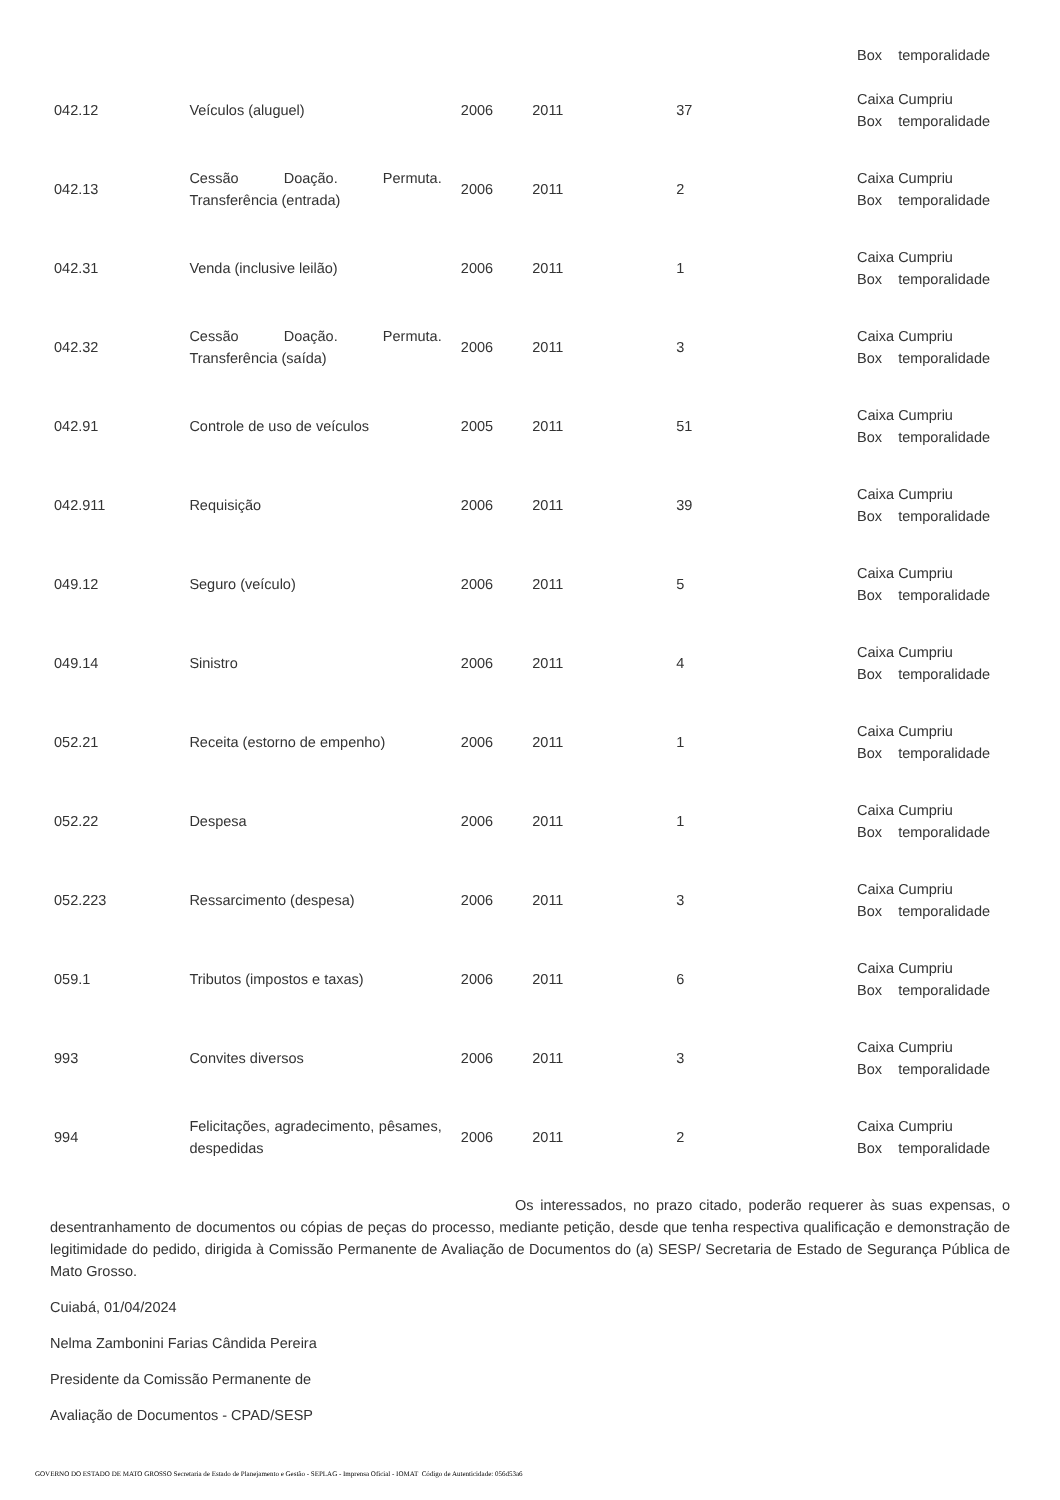| | | | | | Box temporalidade |
| 042.12 | Veículos (aluguel) | 2006 | 2011 | 37 | Caixa Cumpriu Box temporalidade |
| 042.13 | Cessão Doação. Permuta. Transferência (entrada) | 2006 | 2011 | 2 | Caixa Cumpriu Box temporalidade |
| 042.31 | Venda (inclusive leilão) | 2006 | 2011 | 1 | Caixa Cumpriu Box temporalidade |
| 042.32 | Cessão Doação. Permuta. Transferência (saída) | 2006 | 2011 | 3 | Caixa Cumpriu Box temporalidade |
| 042.91 | Controle de uso de veículos | 2005 | 2011 | 51 | Caixa Cumpriu Box temporalidade |
| 042.911 | Requisição | 2006 | 2011 | 39 | Caixa Cumpriu Box temporalidade |
| 049.12 | Seguro (veículo) | 2006 | 2011 | 5 | Caixa Cumpriu Box temporalidade |
| 049.14 | Sinistro | 2006 | 2011 | 4 | Caixa Cumpriu Box temporalidade |
| 052.21 | Receita (estorno de empenho) | 2006 | 2011 | 1 | Caixa Cumpriu Box temporalidade |
| 052.22 | Despesa | 2006 | 2011 | 1 | Caixa Cumpriu Box temporalidade |
| 052.223 | Ressarcimento (despesa) | 2006 | 2011 | 3 | Caixa Cumpriu Box temporalidade |
| 059.1 | Tributos (impostos e taxas) | 2006 | 2011 | 6 | Caixa Cumpriu Box temporalidade |
| 993 | Convites diversos | 2006 | 2011 | 3 | Caixa Cumpriu Box temporalidade |
| 994 | Felicitações, agradecimento, pêsames, despedidas | 2006 | 2011 | 2 | Caixa Cumpriu Box temporalidade |
Os interessados, no prazo citado, poderão requerer às suas expensas, o desentranhamento de documentos ou cópias de peças do processo, mediante petição, desde que tenha respectiva qualificação e demonstração de legitimidade do pedido, dirigida à Comissão Permanente de Avaliação de Documentos do (a) SESP/ Secretaria de Estado de Segurança Pública de Mato Grosso.
Cuiabá, 01/04/2024
Nelma Zambonini Farias Cândida Pereira
Presidente da Comissão Permanente de
Avaliação de Documentos - CPAD/SESP
GOVERNO DO ESTADO DE MATO GROSSO Secretaria de Estado de Planejamento e Gestão - SEPLAG - Imprensa Oficial - IOMAT Código de Autenticidade: 056d53a6